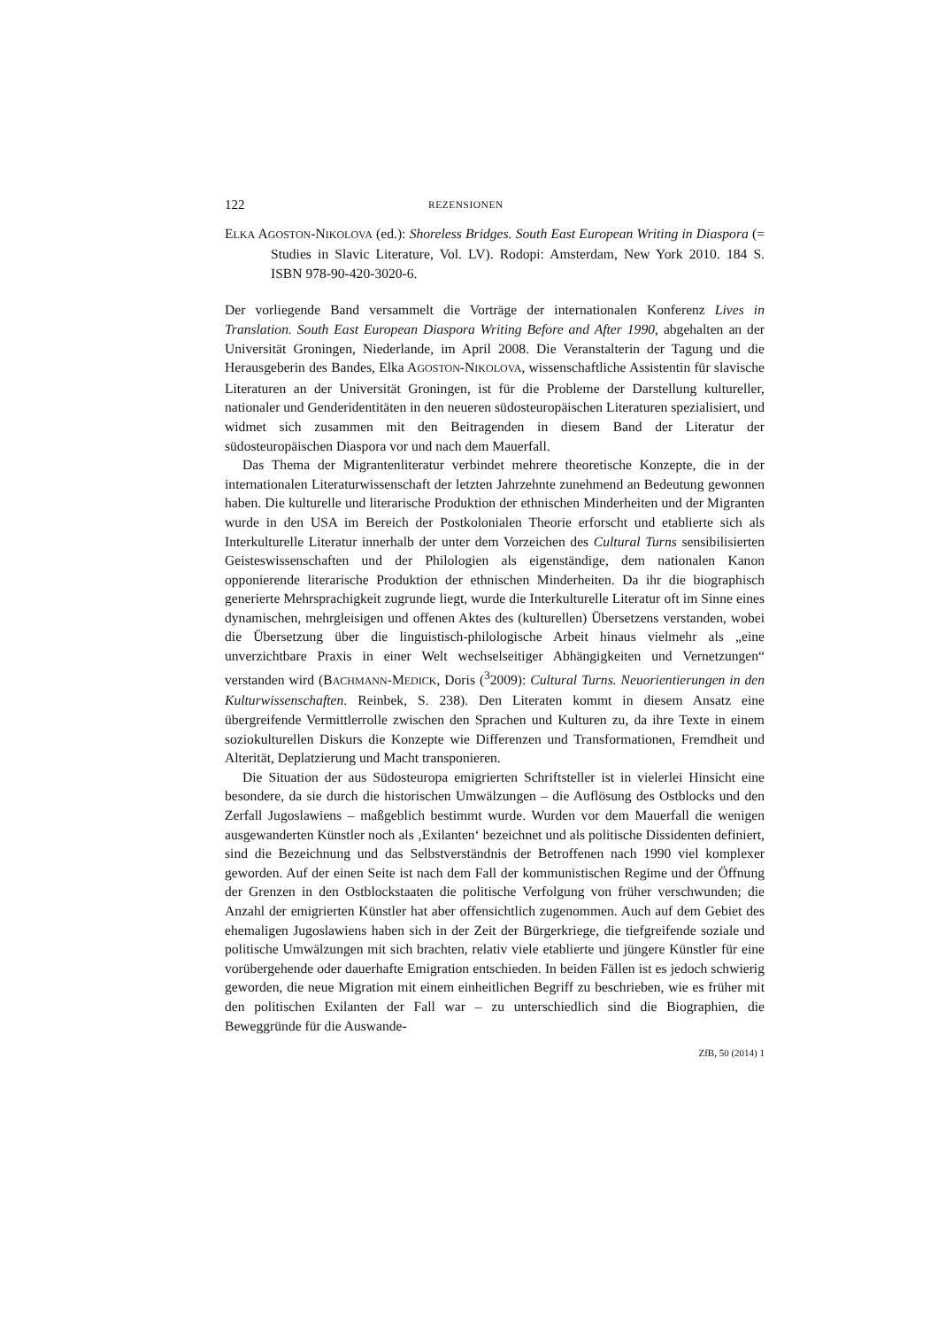122 REZENSIONEN
ELKA AGOSTON-NIKOLOVA (ed.): Shoreless Bridges. South East European Writing in Diaspora (= Studies in Slavic Literature, Vol. LV). Rodopi: Amsterdam, New York 2010. 184 S. ISBN 978-90-420-3020-6.
Der vorliegende Band versammelt die Vorträge der internationalen Konferenz Lives in Translation. South East European Diaspora Writing Before and After 1990, abgehalten an der Universität Groningen, Niederlande, im April 2008. Die Veranstalterin der Tagung und die Herausgeberin des Bandes, Elka AGOSTON-NIKOLOVA, wissenschaftliche Assistentin für slavische Literaturen an der Universität Groningen, ist für die Probleme der Darstellung kultureller, nationaler und Genderidentitäten in den neueren südosteuropäischen Literaturen spezialisiert, und widmet sich zusammen mit den Beitragenden in diesem Band der Literatur der südosteuropäischen Diaspora vor und nach dem Mauerfall.
Das Thema der Migrantenliteratur verbindet mehrere theoretische Konzepte, die in der internationalen Literaturwissenschaft der letzten Jahrzehnte zunehmend an Bedeutung gewonnen haben. Die kulturelle und literarische Produktion der ethnischen Minderheiten und der Migranten wurde in den USA im Bereich der Postkolonialen Theorie erforscht und etablierte sich als Interkulturelle Literatur innerhalb der unter dem Vorzeichen des Cultural Turns sensibilisierten Geisteswissenschaften und der Philologien als eigenständige, dem nationalen Kanon opponierende literarische Produktion der ethnischen Minderheiten. Da ihr die biographisch generierte Mehrsprachigkeit zugrunde liegt, wurde die Interkulturelle Literatur oft im Sinne eines dynamischen, mehrgleisigen und offenen Aktes des (kulturellen) Übersetzens verstanden, wobei die Übersetzung über die linguistisch-philologische Arbeit hinaus vielmehr als „eine unverzichtbare Praxis in einer Welt wechselseitiger Abhängigkeiten und Vernetzungen“ verstanden wird (BACHMANN-MEDICK, Doris (<sup>3</sup>2009): Cultural Turns. Neuorientierungen in den Kulturwissenschaften. Reinbek, S. 238). Den Literaten kommt in diesem Ansatz eine übergreifende Vermittlerrolle zwischen den Sprachen und Kulturen zu, da ihre Texte in einem soziokulturellen Diskurs die Konzepte wie Differenzen und Transformationen, Fremdheit und Alterität, Deplatzierung und Macht transponieren.
Die Situation der aus Südosteuropa emigrierten Schriftsteller ist in vielerlei Hinsicht eine besondere, da sie durch die historischen Umwälzungen – die Auflösung des Ostblocks und den Zerfall Jugoslawiens – maßgeblich bestimmt wurde. Wurden vor dem Mauerfall die wenigen ausgewanderten Künstler noch als ‚Exilanten‘ bezeichnet und als politische Dissidenten definiert, sind die Bezeichnung und das Selbstverständnis der Betroffenen nach 1990 viel komplexer geworden. Auf der einen Seite ist nach dem Fall der kommunistischen Regime und der Öffnung der Grenzen in den Ostblockstaaten die politische Verfolgung von früher verschwunden; die Anzahl der emigrierten Künstler hat aber offensichtlich zugenommen. Auch auf dem Gebiet des ehemaligen Jugoslawiens haben sich in der Zeit der Bürgerkriege, die tiefgreifende soziale und politische Umwälzungen mit sich brachten, relativ viele etablierte und jüngere Künstler für eine vorübergehende oder dauerhafte Emigration entschieden. In beiden Fällen ist es jedoch schwierig geworden, die neue Migration mit einem einheitlichen Begriff zu beschrieben, wie es früher mit den politischen Exilanten der Fall war – zu unterschiedlich sind die Biographien, die Beweggründe für die Auswande-
ZfB, 50 (2014) 1